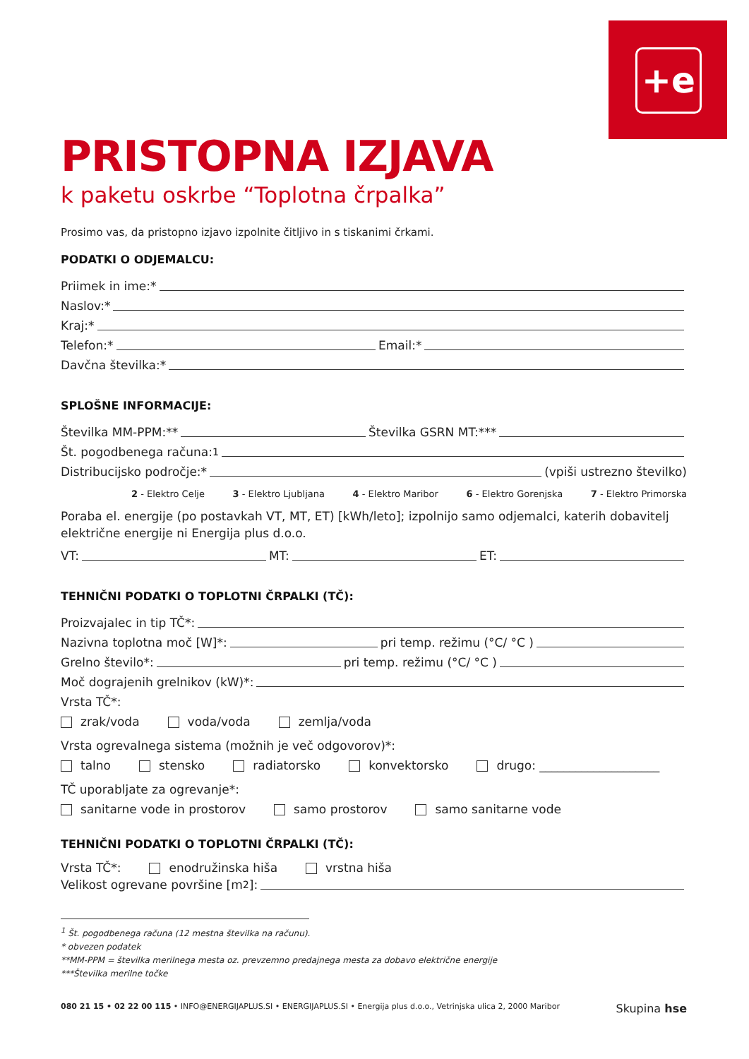+e
PRISTOPNA IZJAVA
k paketu oskrbe “Toplotna črpalka”
Prosimo vas, da pristopno izjavo izpolnite čitljivo in s tiskanimi črkami.
PODATKI O ODJEMALCU:
Priimek in ime:*
Naslov:*
Kraj:*
Telefon:* Email:*
Davčna številka:*
SPLOŠNE INFORMACIJE:
Številka MM-PPM:** Številka GSRN MT:***
Št. pogodbenega računa:<sup>1</sup>
Distribucijsko področje:* (vpiši ustrezno številko)
2 - Elektro Celje 3 - Elektro Ljubljana 4 - Elektro Maribor 6 - Elektro Gorenjska 7 - Elektro Primorska
Poraba el. energije (po postavkah VT, MT, ET) [kWh/leto]; izpolnijo samo odjemalci, katerih dobavitelj električne energije ni Energija plus d.o.o.
VT: MT: ET:
TEHNIČNI PODATKI O TOPLOTNI ČRPALKI (TČ):
Proizvajalec in tip TČ*:
Nazivna toplotna moč [W]*: pri temp. režimu (°C/ °C )
Grelno število*: pri temp. režimu (°C/ °C )
Moč dograjenih grelnikov (kW)*:
Vrsta TČ*:
zrak/voda voda/voda zemlja/voda
Vrsta ogrevalnega sistema (možnih je več odgovorov)*:
talno stensko radiatorsko konvektorsko drugo: ____________________
TČ uporabljate za ogrevanje*:
sanitarne vode in prostorov samo prostorov samo sanitarne vode
TEHNIČNI PODATKI O TOPLOTNI ČRPALKI (TČ):
Vrsta TČ*: enodružinska hiša vrstna hiša
Velikost ogrevane površine [m<sup>2</sup>]:
<sup>1</sup> Št. pogodbenega računa (12 mestna številka na računu).
* obvezen podatek
**MM-PPM = številka merilnega mesta oz. prevzemno predajnega mesta za dobavo električne energije
***Številka merilne točke
080 21 15 • 02 22 00 115 • INFO@ENERGIJAPLUS.SI • ENERGIJAPLUS.SI • Energija plus d.o.o., Vetrinjska ulica 2, 2000 Maribor Skupina hse